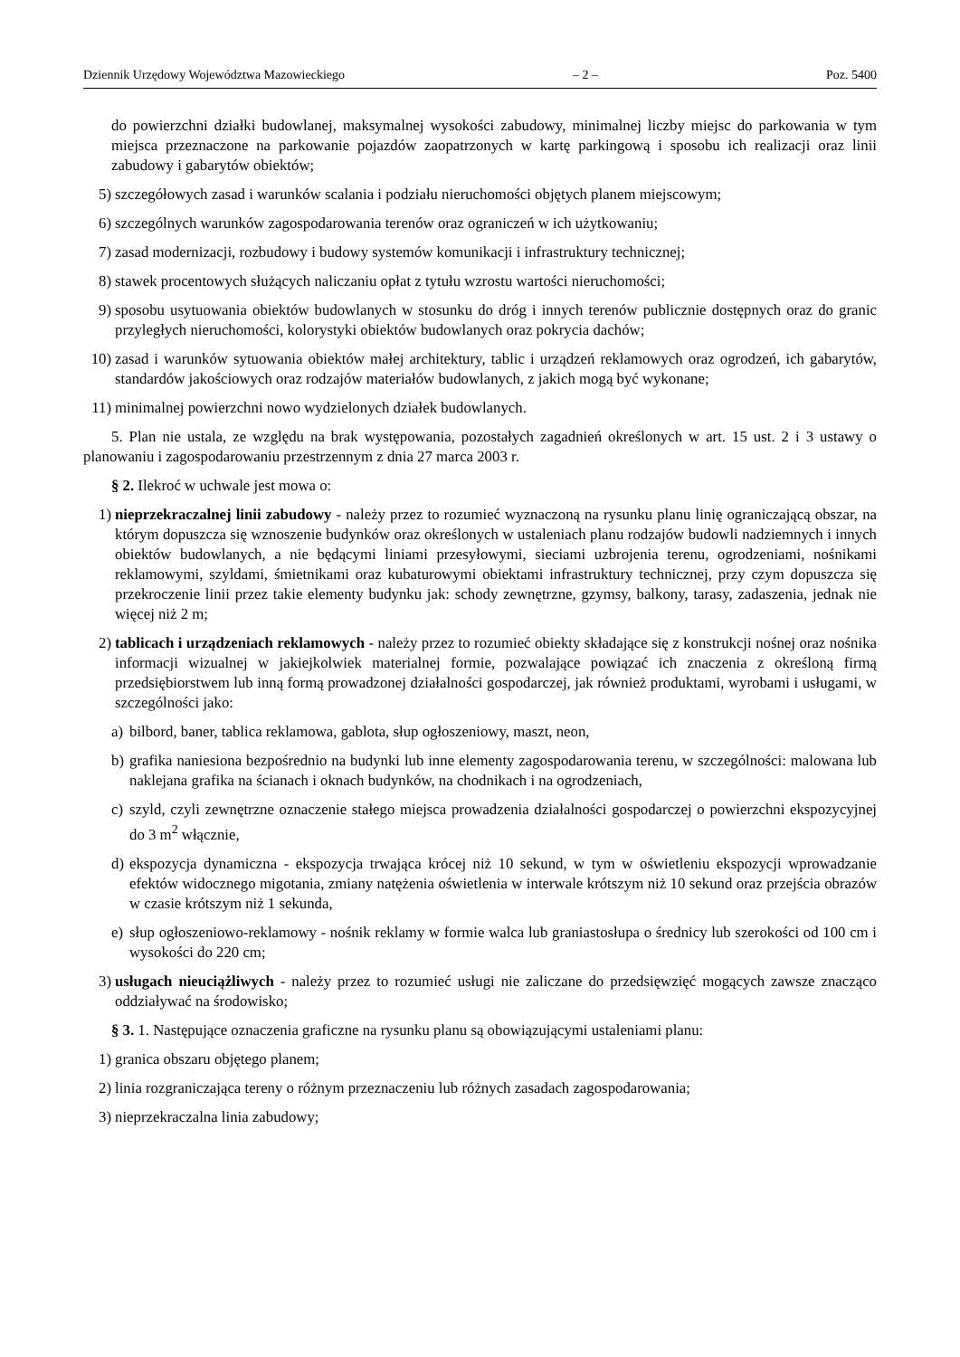Dziennik Urzędowy Województwa Mazowieckiego – 2 – Poz. 5400
do powierzchni działki budowlanej, maksymalnej wysokości zabudowy, minimalnej liczby miejsc do parkowania w tym miejsca przeznaczone na parkowanie pojazdów zaopatrzonych w kartę parkingową i sposobu ich realizacji oraz linii zabudowy i gabarytów obiektów;
5) szczegółowych zasad i warunków scalania i podziału nieruchomości objętych planem miejscowym;
6) szczególnych warunków zagospodarowania terenów oraz ograniczeń w ich użytkowaniu;
7) zasad modernizacji, rozbudowy i budowy systemów komunikacji i infrastruktury technicznej;
8) stawek procentowych służących naliczaniu opłat z tytułu wzrostu wartości nieruchomości;
9) sposobu usytuowania obiektów budowlanych w stosunku do dróg i innych terenów publicznie dostępnych oraz do granic przyległych nieruchomości, kolorystyki obiektów budowlanych oraz pokrycia dachów;
10) zasad i warunków sytuowania obiektów małej architektury, tablic i urządzeń reklamowych oraz ogrodzeń, ich gabarytów, standardów jakościowych oraz rodzajów materiałów budowlanych, z jakich mogą być wykonane;
11) minimalnej powierzchni nowo wydzielonych działek budowlanych.
5. Plan nie ustala, ze względu na brak występowania, pozostałych zagadnień określonych w art. 15 ust. 2 i 3 ustawy o planowaniu i zagospodarowaniu przestrzennym z dnia 27 marca 2003 r.
§ 2. Ilekroć w uchwale jest mowa o:
1) nieprzekraczalnej linii zabudowy - należy przez to rozumieć wyznaczoną na rysunku planu linię ograniczającą obszar, na którym dopuszcza się wznoszenie budynków oraz określonych w ustaleniach planu rodzajów budowli nadziemnych i innych obiektów budowlanych, a nie będącymi liniami przesyłowymi, sieciami uzbrojenia terenu, ogrodzeniami, nośnikami reklamowymi, szyldami, śmietnikami oraz kubaturowymi obiektami infrastruktury technicznej, przy czym dopuszcza się przekroczenie linii przez takie elementy budynku jak: schody zewnętrzne, gzymsy, balkony, tarasy, zadaszenia, jednak nie więcej niż 2 m;
2) tablicach i urządzeniach reklamowych - należy przez to rozumieć obiekty składające się z konstrukcji nośnej oraz nośnika informacji wizualnej w jakiejkolwiek materialnej formie, pozwalające powiązać ich znaczenia z określoną firmą przedsiębiorstwem lub inną formą prowadzonej działalności gospodarczej, jak również produktami, wyrobami i usługami, w szczególności jako:
a) bilbord, baner, tablica reklamowa, gablota, słup ogłoszeniowy, maszt, neon,
b) grafika naniesiona bezpośrednio na budynki lub inne elementy zagospodarowania terenu, w szczególności: malowana lub naklejana grafika na ścianach i oknach budynków, na chodnikach i na ogrodzeniach,
c) szyld, czyli zewnętrzne oznaczenie stałego miejsca prowadzenia działalności gospodarczej o powierzchni ekspozycyjnej do 3 m<sup>2</sup> włącznie,
d) ekspozycja dynamiczna - ekspozycja trwająca krócej niż 10 sekund, w tym w oświetleniu ekspozycji wprowadzanie efektów widocznego migotania, zmiany natężenia oświetlenia w interwale krótszym niż 10 sekund oraz przejścia obrazów w czasie krótszym niż 1 sekunda,
e) słup ogłoszeniowo-reklamowy - nośnik reklamy w formie walca lub graniastosłupa o średnicy lub szerokości od 100 cm i wysokości do 220 cm;
3) usługach nieuciążliwych - należy przez to rozumieć usługi nie zaliczane do przedsięwzięć mogących zawsze znacząco oddziaływać na środowisko;
§ 3. 1. Następujące oznaczenia graficzne na rysunku planu są obowiązującymi ustaleniami planu:
1) granica obszaru objętego planem;
2) linia rozgraniczająca tereny o różnym przeznaczeniu lub różnych zasadach zagospodarowania;
3) nieprzekraczalna linia zabudowy;